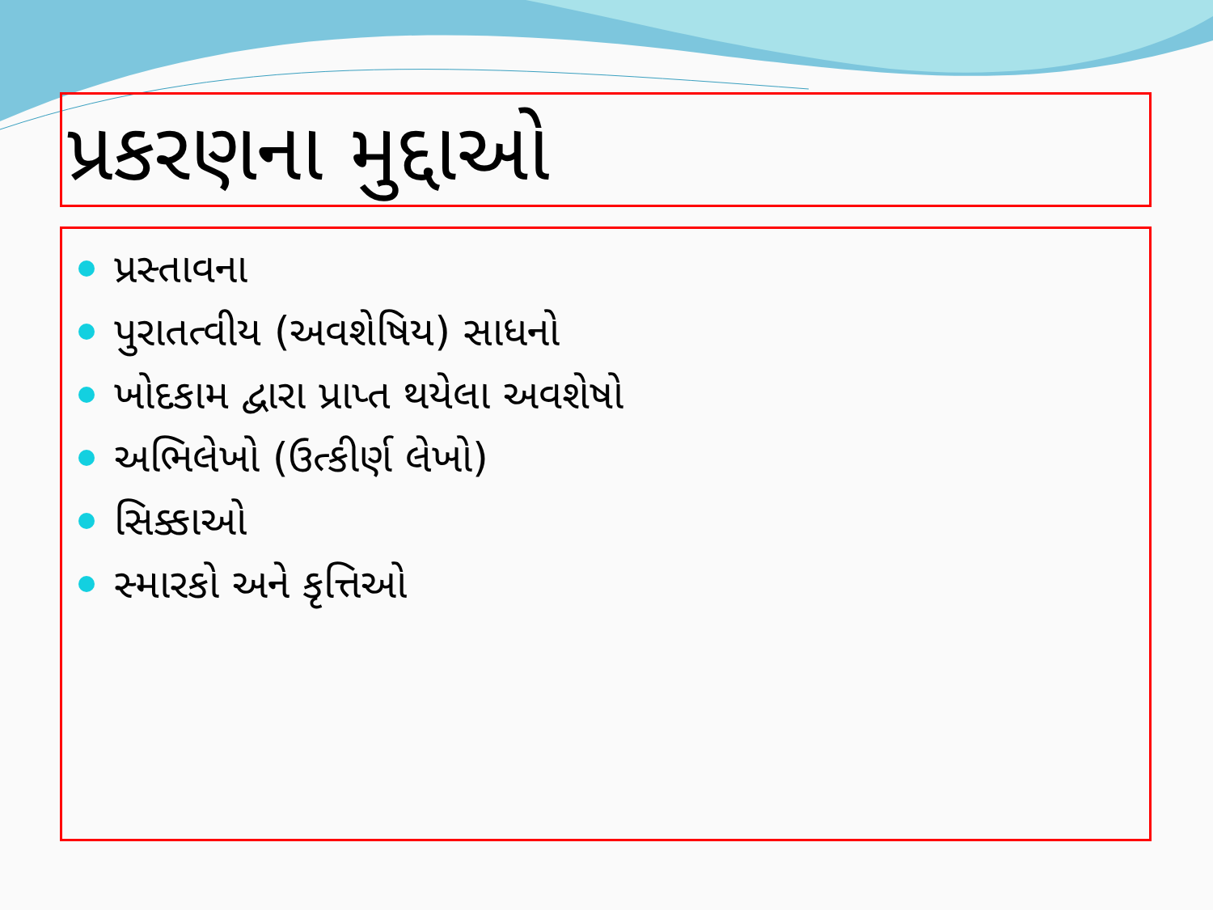પ્રકરણના મુદ્દાઓ
પ્રસ્તાવના
પુરાતત્વીય (અવશેષિય) સાધનો
ખોદકામ દ્વારા પ્રાપ્ત થયેલા અવશેષો
અભિલેખો (ઉત્કીર્ણ લેખો)
સિક્કાઓ
સ્મારકો અને કૃત્તિઓ